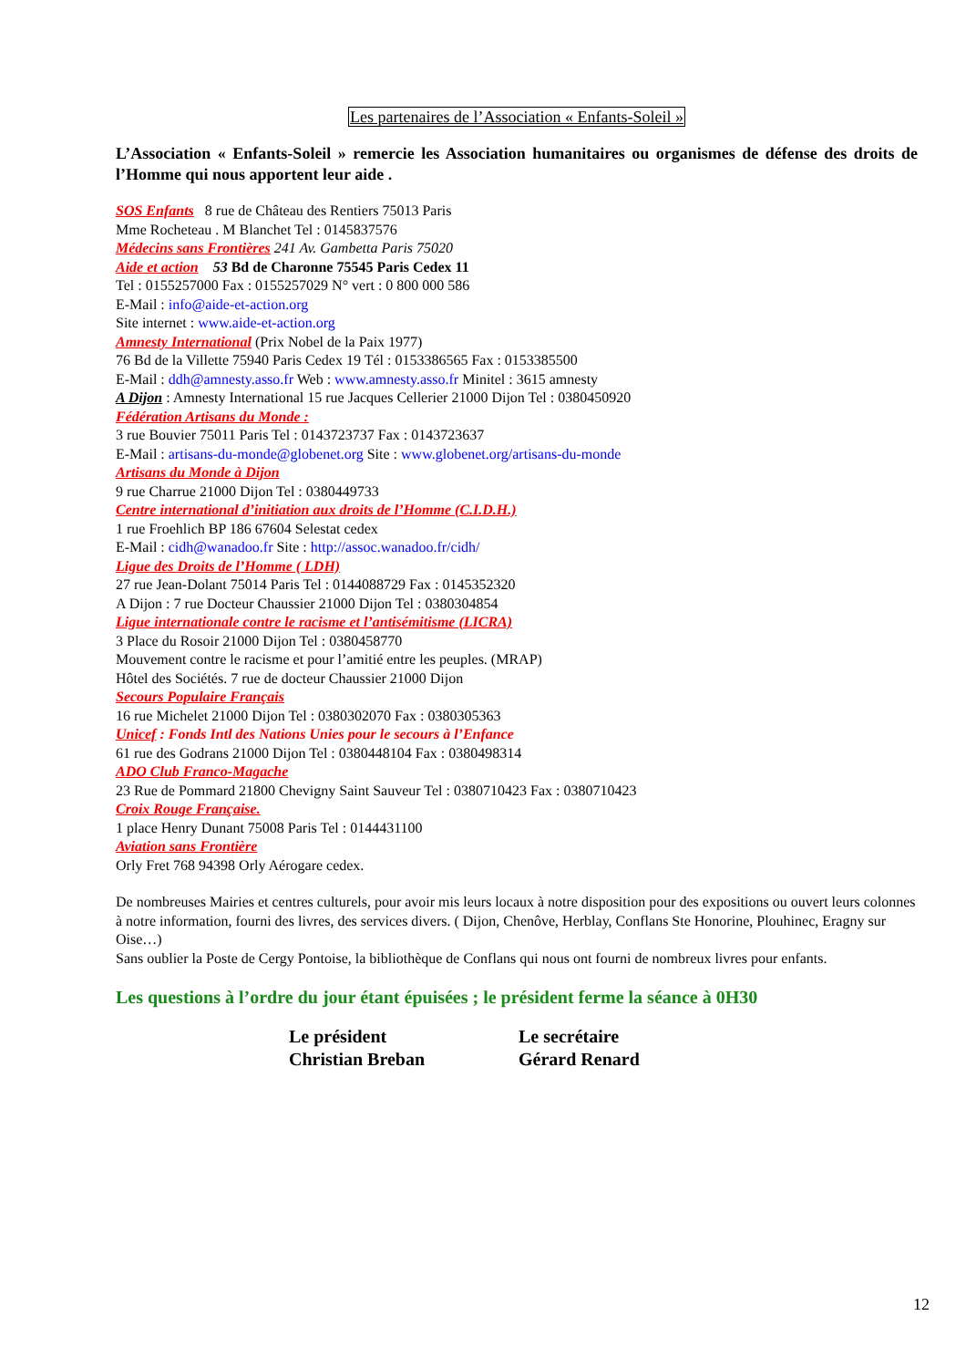Les partenaires de l’Association « Enfants-Soleil »
L’Association « Enfants-Soleil » remercie les Association humanitaires ou organismes de défense des droits de l’Homme qui nous apportent leur aide .
SOS Enfants 8 rue de Château des Rentiers 75013 Paris
Mme Rocheteau . M Blanchet Tel : 0145837576
Médecins sans Frontières 241 Av. Gambetta Paris 75020
Aide et action 53 Bd de Charonne 75545 Paris Cedex 11
Tel : 0155257000 Fax : 0155257029 N° vert : 0 800 000 586
E-Mail : info@aide-et-action.org
Site internet : www.aide-et-action.org
Amnesty International (Prix Nobel de la Paix 1977)
76 Bd de la Villette 75940 Paris Cedex 19 Tél : 0153386565 Fax : 0153385500
E-Mail : ddh@amnesty.asso.fr Web : www.amnesty.asso.fr Minitel : 3615 amnesty
A Dijon : Amnesty International 15 rue Jacques Cellerier 21000 Dijon Tel : 0380450920
Fédération Artisans du Monde :
3 rue Bouvier 75011 Paris Tel : 0143723737 Fax : 0143723637
E-Mail : artisans-du-monde@globenet.org Site : www.globenet.org/artisans-du-monde
Artisans du Monde à Dijon
9 rue Charrue 21000 Dijon Tel : 0380449733
Centre international d’initiation aux droits de l’Homme (C.I.D.H.)
1 rue Froehlich BP 186 67604 Selestat cedex
E-Mail : cidh@wanadoo.fr Site : http://assoc.wanadoo.fr/cidh/
Ligue des Droits de l’Homme ( LDH)
27 rue Jean-Dolant 75014 Paris Tel : 0144088729 Fax : 0145352320
A Dijon : 7 rue Docteur Chaussier 21000 Dijon Tel : 0380304854
Ligue internationale contre le racisme et l’antisémitisme (LICRA)
3 Place du Rosoir 21000 Dijon Tel : 0380458770
Mouvement contre le racisme et pour l’amitié entre les peuples. (MRAP)
Hôtel des Sociétés. 7 rue de docteur Chaussier 21000 Dijon
Secours Populaire Français
16 rue Michelet 21000 Dijon Tel : 0380302070 Fax : 0380305363
Unicef : Fonds Intl des Nations Unies pour le secours à l’Enfance
61 rue des Godrans 21000 Dijon Tel : 0380448104 Fax : 0380498314
ADO Club Franco-Magache
23 Rue de Pommard 21800 Chevigny Saint Sauveur Tel : 0380710423 Fax : 0380710423
Croix Rouge Française.
1 place Henry Dunant 75008 Paris Tel : 0144431100
Aviation sans Frontière
Orly Fret 768 94398 Orly Aérogare cedex.
De nombreuses Mairies et centres culturels, pour avoir mis leurs locaux à notre disposition pour des expositions ou ouvert leurs colonnes à notre information, fourni des livres, des services divers. ( Dijon, Chenôve, Herblay, Conflans Ste Honorine, Plouhinec, Eragny sur Oise…)
Sans oublier la Poste de Cergy Pontoise, la bibliothèque de Conflans qui nous ont fourni de nombreux livres pour enfants.
Les questions à l’ordre du jour étant épuisées ; le président ferme la séance à 0H30
Le président
Christian Breban
Le secrétaire
Gérard Renard
12